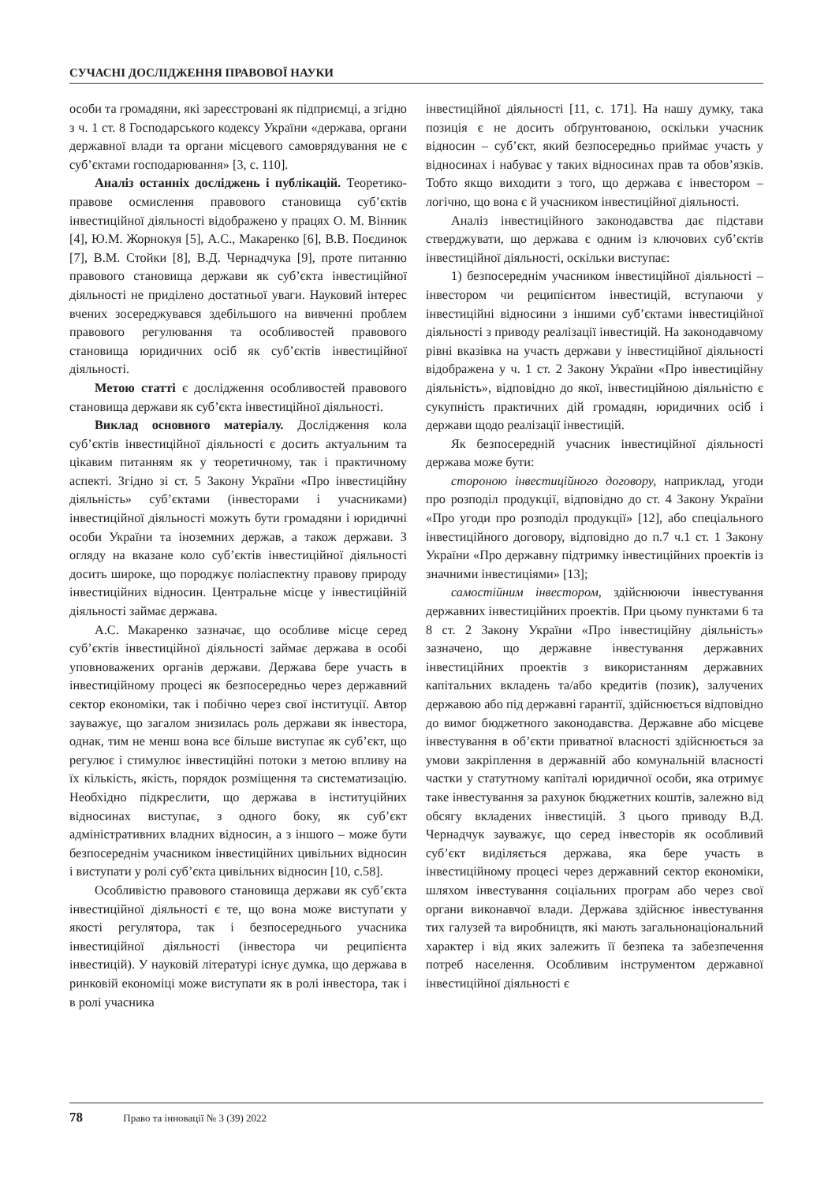СУЧАСНІ ДОСЛІДЖЕННЯ ПРАВОВОЇ НАУКИ
особи та громадяни, які зареєстровані як підприємці, а згідно з ч. 1 ст. 8 Господарського кодексу України «держава, органи державної влади та органи місцевого самоврядування не є суб’єктами господарювання» [3, с. 110].
Аналіз останніх досліджень і публікацій. Теоретико-правове осмислення правового становища суб’єктів інвестиційної діяльності відображено у працях О. М. Вінник [4], Ю.М. Жорнокуя [5], А.С., Макаренко [6], В.В. Поєдинок [7], В.М. Стойки [8], В.Д. Чернадчука [9], проте питанню правового становища держави як суб’єкта інвестиційної діяльності не приділено достатньої уваги. Науковий інтерес вчених зосереджувався здебільшого на вивченні проблем правового регулювання та особливостей правового становища юридичних осіб як суб’єктів інвестиційної діяльності.
Метою статті є дослідження особливостей правового становища держави як суб’єкта інвестиційної діяльності.
Виклад основного матеріалу. Дослідження кола суб’єктів інвестиційної діяльності є досить актуальним та цікавим питанням як у теоретичному, так і практичному аспекті. Згідно зі ст. 5 Закону України «Про інвестиційну діяльність» суб’єктами (інвесторами і учасниками) інвестиційної діяльності можуть бути громадяни і юридичні особи України та іноземних держав, а також держави. З огляду на вказане коло суб’єктів інвестиційної діяльності досить широке, що породжує поліаспектну правову природу інвестиційних відносин. Центральне місце у інвестиційній діяльності займає держава.
А.С. Макаренко зазначає, що особливе місце серед суб’єктів інвестиційної діяльності займає держава в особі уповноважених органів держави. Держава бере участь в інвестиційному процесі як безпосередньо через державний сектор економіки, так і побічно через свої інституції. Автор зауважує, що загалом знизилась роль держави як інвестора, однак, тим не менш вона все більше виступає як суб’єкт, що регулює і стимулює інвестиційні потоки з метою впливу на їх кількість, якість, порядок розміщення та систематизацію. Необхідно підкреслити, що держава в інституційних відносинах виступає, з одного боку, як суб’єкт адміністративних владних відносин, а з іншого – може бути безпосереднім учасником інвестиційних цивільних відносин і виступати у ролі суб’єкта цивільних відносин [10, с.58].
Особливістю правового становища держави як суб’єкта інвестиційної діяльності є те, що вона може виступати у якості регулятора, так і безпосереднього учасника інвестиційної діяльності (інвестора чи реципієнта інвестицій). У науковій літературі існує думка, що держава в ринковій економіці може виступати як в ролі інвестора, так і в ролі учасника
інвестиційної діяльності [11, с. 171]. На нашу думку, така позиція є не досить обґрунтованою, оскільки учасник відносин – суб’єкт, який безпосередньо приймає участь у відносинах і набуває у таких відносинах прав та обов’язків. Тобто якщо виходити з того, що держава є інвестором – логічно, що вона є й учасником інвестиційної діяльності.
Аналіз інвестиційного законодавства дає підстави стверджувати, що держава є одним із ключових суб’єктів інвестиційної діяльності, оскільки виступає:
1) безпосереднім учасником інвестиційної діяльності – інвестором чи реципієнтом інвестицій, вступаючи у інвестиційні відносини з іншими суб’єктами інвестиційної діяльності з приводу реалізації інвестицій. На законодавчому рівні вказівка на участь держави у інвестиційної діяльності відображена у ч. 1 ст. 2 Закону України «Про інвестиційну діяльність», відповідно до якої, інвестиційною діяльністю є сукупність практичних дій громадян, юридичних осіб і держави щодо реалізації інвестицій.
Як безпосередній учасник інвестиційної діяльності держава може бути:
стороною інвестиційного договору, наприклад, угоди про розподіл продукції, відповідно до ст. 4 Закону України «Про угоди про розподіл продукції» [12], або спеціального інвестиційного договору, відповідно до п.7 ч.1 ст. 1 Закону України «Про державну підтримку інвестиційних проектів із значними інвестиціями» [13];
самостійним інвестором, здійснюючи інвестування державних інвестиційних проектів. При цьому пунктами 6 та 8 ст. 2 Закону України «Про інвестиційну діяльність» зазначено, що державне інвестування державних інвестиційних проектів з використанням державних капітальних вкладень та/або кредитів (позик), залучених державою або під державні гарантії, здійснюється відповідно до вимог бюджетного законодавства. Державне або місцеве інвестування в об’єкти приватної власності здійснюється за умови закріплення в державній або комунальній власності частки у статутному капіталі юридичної особи, яка отримує таке інвестування за рахунок бюджетних коштів, залежно від обсягу вкладених інвестицій. З цього приводу В.Д. Чернадчук зауважує, що серед інвесторів як особливий суб’єкт виділяється держава, яка бере участь в інвестиційному процесі через державний сектор економіки, шляхом інвестування соціальних програм або через свої органи виконавчої влади. Держава здійснює інвестування тих галузей та виробництв, які мають загальнонаціональний характер і від яких залежить її безпека та забезпечення потреб населення. Особливим інструментом державної інвестиційної діяльності є
78 Право та інновації № 3 (39) 2022